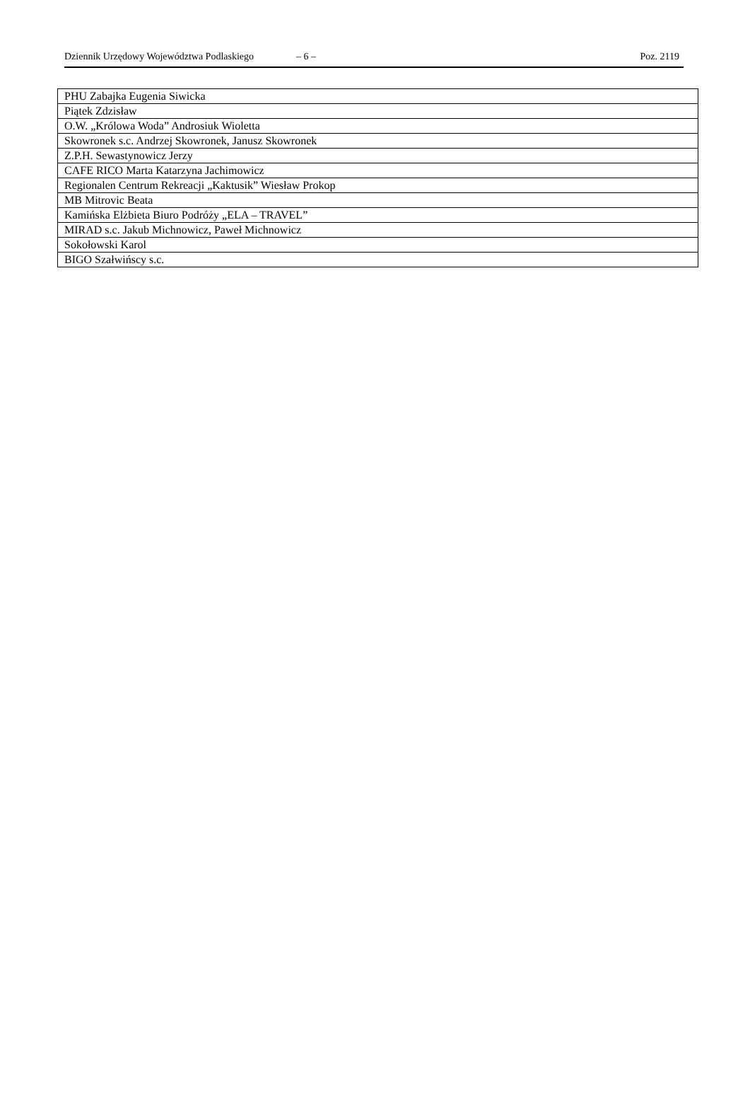Dziennik Urzędowy Województwa Podlaskiego – 6 – Poz. 2119
| PHU Zabajka Eugenia Siwicka |
| Piątek Zdzisław |
| O.W. „Królowa Woda” Androsiuk Wioletta |
| Skowronek s.c. Andrzej Skowronek, Janusz Skowronek |
| Z.P.H. Sewastynowicz Jerzy |
| CAFE RICO Marta Katarzyna Jachimowicz |
| Regionalen Centrum Rekreacji „Kaktusik” Wiesław Prokop |
| MB Mitrovic Beata |
| Kamińska Elżbieta Biuro Podróży „ELA – TRAVEL” |
| MIRAD s.c. Jakub Michnowicz, Paweł Michnowicz |
| Sokołowski Karol |
| BIGO Szałwińscy s.c. |